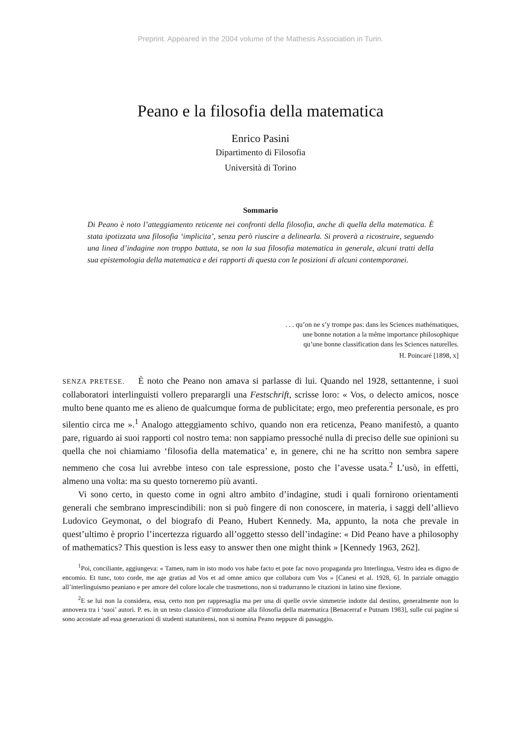Preprint. Appeared in the 2004 volume of the Mathesis Association in Turin.
Peano e la filosofia della matematica
Enrico Pasini
Dipartimento di Filosofia
Università di Torino
Sommario
Di Peano è noto l’atteggiamento reticente nei confronti della filosofia, anche di quella della matematica. È stata ipotizzata una filosofia ‘implicita’, senza però riuscire a delinearla. Si proverà a ricostruire, seguendo una linea d’indagine non troppo battuta, se non la sua filosofia matematica in generale, alcuni tratti della sua epistemologia della matematica e dei rapporti di questa con le posizioni di alcuni contemporanei.
. . . qu’on ne s’y trompe pas: dans les Sciences mathématiques,
une bonne notation a la même importance philosophique
qu’une bonne classification dans les Sciences naturelles.
H. Poincaré [1898, x]
SENZA PRETESE. È noto che Peano non amava si parlasse di lui. Quando nel 1928, settantenne, i suoi collaboratori interlinguisti vollero preparargli una Festschrift, scrisse loro: « Vos, o delecto amicos, nosce multo bene quanto me es alieno de qualcumque forma de publicitate; ergo, meo preferentia personale, es pro silentio circa me ».<sup>1</sup> Analogo atteggiamento schivo, quando non era reticenza, Peano manifestò, a quanto pare, riguardo ai suoi rapporti col nostro tema: non sappiamo pressoché nulla di preciso delle sue opinioni su quella che noi chiamiamo ‘filosofia della matematica’ e, in genere, chi ne ha scritto non sembra sapere nemmeno che cosa lui avrebbe inteso con tale espressione, posto che l’avesse usata.<sup>2</sup> L’usò, in effetti, almeno una volta: ma su questo torneremo più avanti.
Vi sono certo, in questo come in ogni altro ambito d’indagine, studi i quali fornirono orientamenti generali che sembrano imprescindibili: non si può fingere di non conoscere, in materia, i saggi dell’allievo Ludovico Geymonat, o del biografo di Peano, Hubert Kennedy. Ma, appunto, la nota che prevale in quest’ultimo è proprio l’incertezza riguardo all’oggetto stesso dell’indagine: « Did Peano have a philosophy of mathematics? This question is less easy to answer then one might think » [Kennedy 1963, 262].
<sup>1</sup> Poi, conciliante, aggiungeva: « Tamen, nam in isto modo vos habe facto et pote fac novo propaganda pro Interlingua, Vestro idea es digno de encomio. Et tunc, toto corde, me age gratias ad Vos et ad omne amico que collabora cum Vos » [Canesi et al. 1928, 6]. In parziale omaggio all’interlinguismo peaniano e per amore del colore locale che trasmettono, non si tradurranno le citazioni in latino sine flexione.
<sup>2</sup> E se lui non la considera, essa, certo non per rappresaglia ma per una di quelle ovvie simmetrie indotte dal destino, generalmente non lo annovera tra i ‘suoi’ autori. P. es. in un testo classico d’introduzione alla filosofia della matematica [Benacerraf e Putnam 1983], sulle cui pagine si sono accostate ad essa generazioni di studenti statunitensi, non si nomina Peano neppure di passaggio.